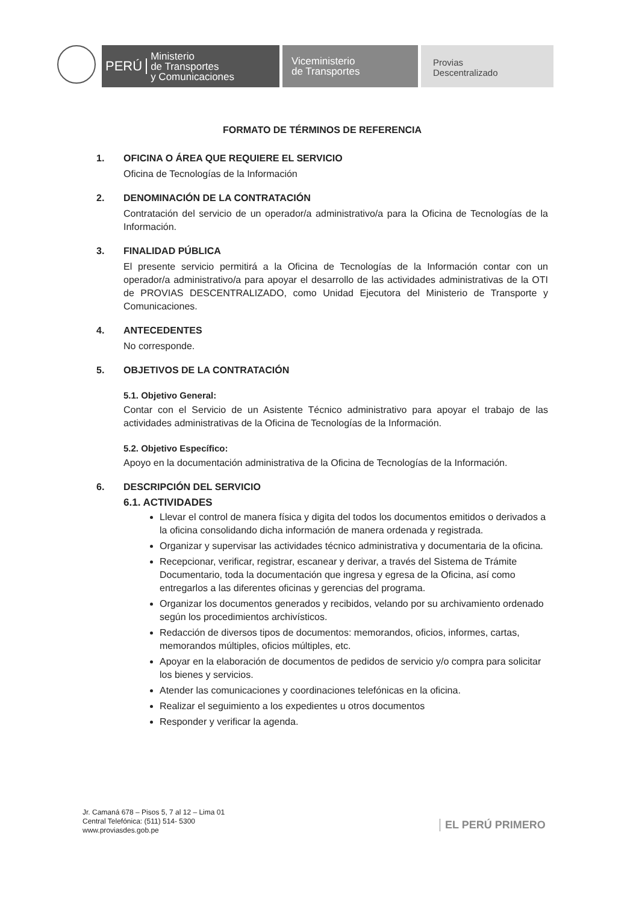PERÚ Ministerio
de Transportes
y Comunicaciones
Viceministerio
de Transportes
Provias
Descentralizado
FORMATO DE TÉRMINOS DE REFERENCIA
1. OFICINA O ÁREA QUE REQUIERE EL SERVICIO
Oficina de Tecnologías de la Información
2. DENOMINACIÓN DE LA CONTRATACIÓN
Contratación del servicio de un operador/a administrativo/a para la Oficina de Tecnologías de la Información.
3. FINALIDAD PÚBLICA
El presente servicio permitirá a la Oficina de Tecnologías de la Información contar con un operador/a administrativo/a para apoyar el desarrollo de las actividades administrativas de la OTI de PROVIAS DESCENTRALIZADO, como Unidad Ejecutora del Ministerio de Transporte y Comunicaciones.
4. ANTECEDENTES
No corresponde.
5. OBJETIVOS DE LA CONTRATACIÓN
5.1. Objetivo General:
Contar con el Servicio de un Asistente Técnico administrativo para apoyar el trabajo de las actividades administrativas de la Oficina de Tecnologías de la Información.
5.2. Objetivo Específico:
Apoyo en la documentación administrativa de la Oficina de Tecnologías de la Información.
6. DESCRIPCIÓN DEL SERVICIO
6.1. ACTIVIDADES
Llevar el control de manera física y digita del todos los documentos emitidos o derivados a la oficina consolidando dicha información de manera ordenada y registrada.
Organizar y supervisar las actividades técnico administrativa y documentaria de la oficina.
Recepcionar, verificar, registrar, escanear y derivar, a través del Sistema de Trámite Documentario, toda la documentación que ingresa y egresa de la Oficina, así como entregarlos a las diferentes oficinas y gerencias del programa.
Organizar los documentos generados y recibidos, velando por su archivamiento ordenado según los procedimientos archivísticos.
Redacción de diversos tipos de documentos: memorandos, oficios, informes, cartas, memorandos múltiples, oficios múltiples, etc.
Apoyar en la elaboración de documentos de pedidos de servicio y/o compra para solicitar los bienes y servicios.
Atender las comunicaciones y coordinaciones telefónicas en la oficina.
Realizar el seguimiento a los expedientes u otros documentos
Responder y verificar la agenda.
Jr. Camaná 678 – Pisos 5, 7 al 12 – Lima 01
Central Telefónica: (511) 514- 5300
www.proviasdes.gob.pe
EL PERÚ PRIMERO